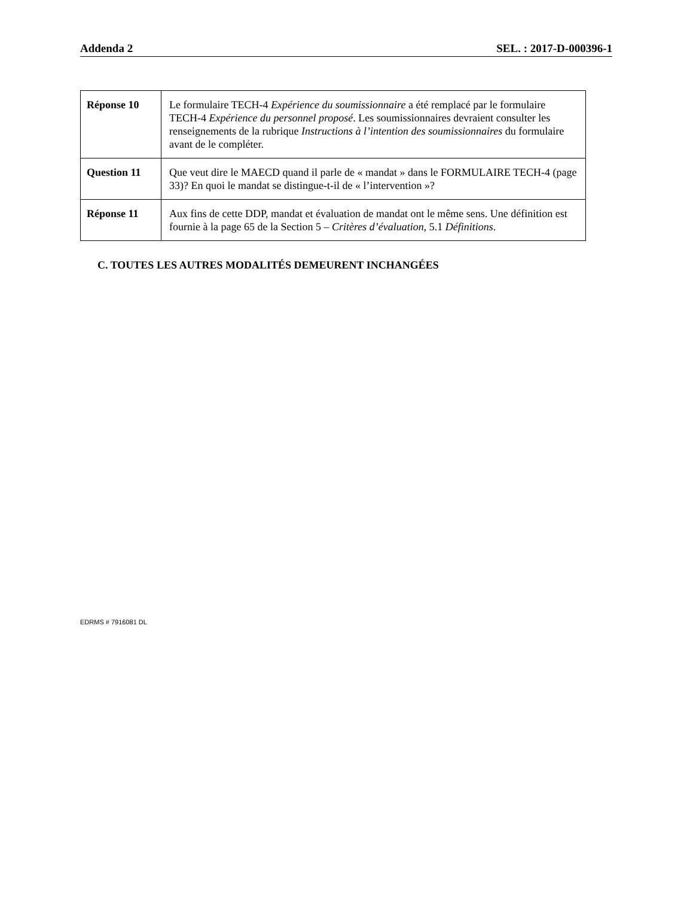Addenda 2 SEL. : 2017-D-000396-1
| Réponse 10 | Le formulaire TECH-4 Expérience du soumissionnaire a été remplacé par le formulaire TECH-4 Expérience du personnel proposé . Les soumissionnaires devraient consulter les renseignements de la rubrique Instructions à l’intention des soumissionnaires du formulaire avant de le compléter. |
| Question 11 | Que veut dire le MAECD quand il parle de « mandat » dans le FORMULAIRE TECH-4 (page 33)? En quoi le mandat se distingue-t-il de « l’intervention »? |
| Réponse 11 | Aux fins de cette DDP, mandat et évaluation de mandat ont le même sens. Une définition est fournie à la page 65 de la Section 5 – Critères d’évaluation , 5.1 Définitions . |
C. TOUTES LES AUTRES MODALITÉS DEMEURENT INCHANGÉES
EDRMS # 7916081 DL